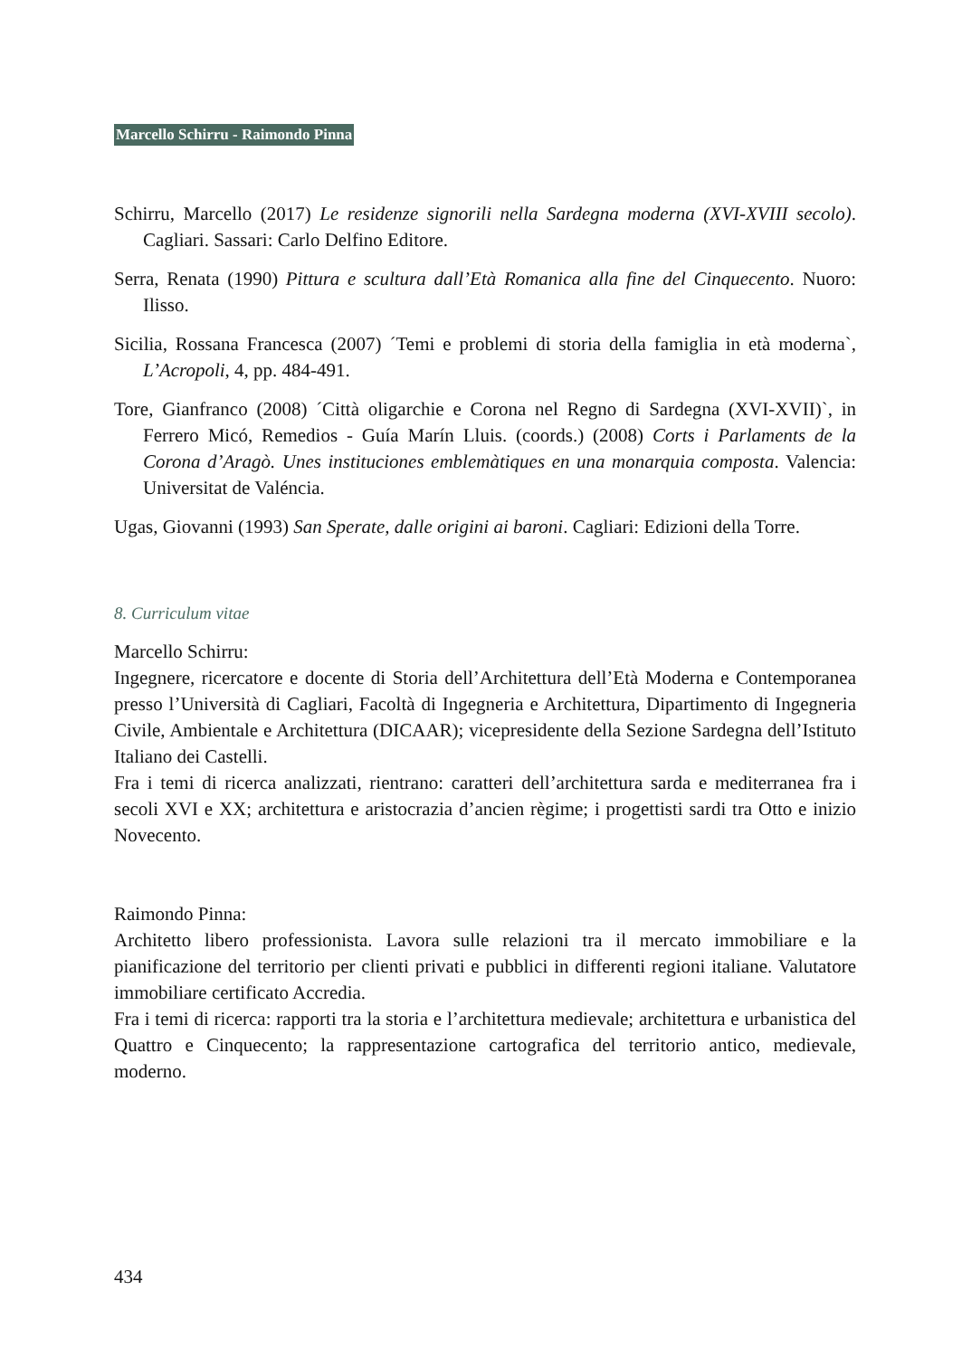Marcello Schirru - Raimondo Pinna
Schirru, Marcello (2017) Le residenze signorili nella Sardegna moderna (XVI-XVIII secolo). Cagliari. Sassari: Carlo Delfino Editore.
Serra, Renata (1990) Pittura e scultura dall’Età Romanica alla fine del Cinquecento. Nuoro: Ilisso.
Sicilia, Rossana Francesca (2007) ´Temi e problemi di storia della famiglia in età moderna`, L’Acropoli, 4, pp. 484-491.
Tore, Gianfranco (2008) ´Città oligarchie e Corona nel Regno di Sardegna (XVI-XVII)`, in Ferrero Micó, Remedios - Guía Marín Lluis. (coords.) (2008) Corts i Parlaments de la Corona d’Aragò. Unes instituciones emblemàtiques en una monarquia composta. Valencia: Universitat de Valéncia.
Ugas, Giovanni (1993) San Sperate, dalle origini ai baroni. Cagliari: Edizioni della Torre.
8. Curriculum vitae
Marcello Schirru:
Ingegnere, ricercatore e docente di Storia dell’Architettura dell’Età Moderna e Contemporanea presso l’Università di Cagliari, Facoltà di Ingegneria e Architettura, Dipartimento di Ingegneria Civile, Ambientale e Architettura (DICAAR); vicepresidente della Sezione Sardegna dell’Istituto Italiano dei Castelli.
Fra i temi di ricerca analizzati, rientrano: caratteri dell’architettura sarda e mediterranea fra i secoli XVI e XX; architettura e aristocrazia d’ancien règime; i progettisti sardi tra Otto e inizio Novecento.
Raimondo Pinna:
Architetto libero professionista. Lavora sulle relazioni tra il mercato immobiliare e la pianificazione del territorio per clienti privati e pubblici in differenti regioni italiane. Valutatore immobiliare certificato Accredia.
Fra i temi di ricerca: rapporti tra la storia e l’architettura medievale; architettura e urbanistica del Quattro e Cinquecento; la rappresentazione cartografica del territorio antico, medievale, moderno.
434